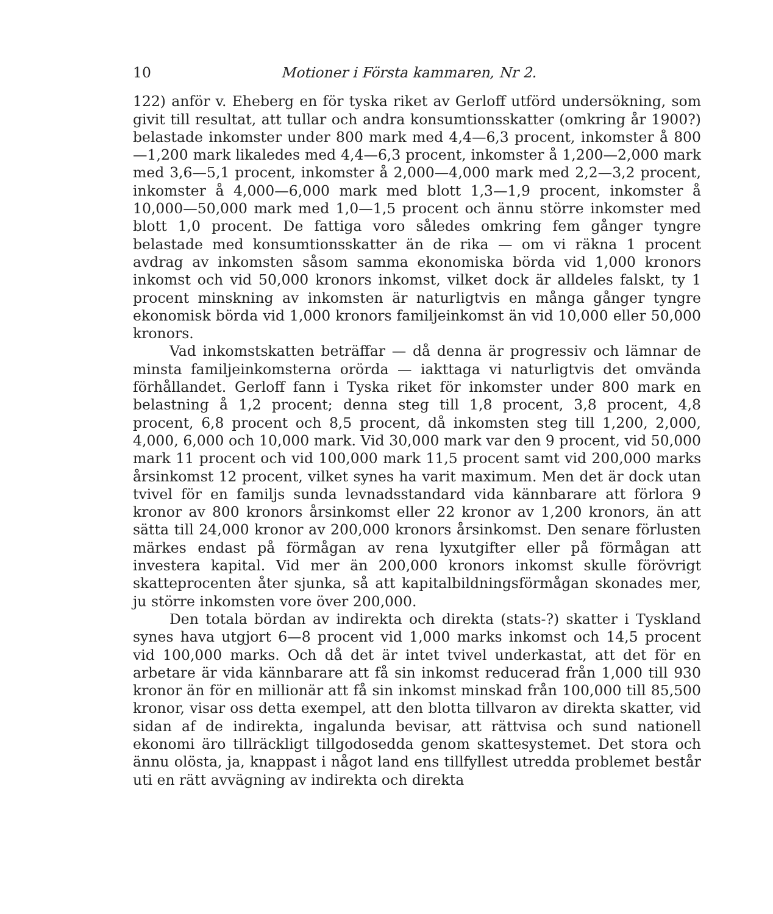10 Motioner i Första kammaren, Nr 2.
122) anför v. Eheberg en för tyska riket av Gerloff utförd undersökning, som givit till resultat, att tullar och andra konsumtionsskatter (omkring år 1900?) belastade inkomster under 800 mark med 4,4—6,3 procent, inkomster å 800—1,200 mark likaledes med 4,4—6,3 procent, inkomster å 1,200—2,000 mark med 3,6—5,1 procent, inkomster å 2,000—4,000 mark med 2,2—3,2 procent, inkomster å 4,000—6,000 mark med blott 1,3—1,9 procent, inkomster å 10,000—50,000 mark med 1,0—1,5 procent och ännu större inkomster med blott 1,0 procent. De fattiga voro således omkring fem gånger tyngre belastade med konsumtionsskatter än de rika — om vi räkna 1 procent avdrag av inkomsten såsom samma ekonomiska börda vid 1,000 kronors inkomst och vid 50,000 kronors inkomst, vilket dock är alldeles falskt, ty 1 procent minskning av inkomsten är naturligtvis en många gånger tyngre ekonomisk börda vid 1,000 kronors familjeinkomst än vid 10,000 eller 50,000 kronors.
Vad inkomstskatten beträffar — då denna är progressiv och lämnar de minsta familjeinkomsterna orörda — iakttaga vi naturligtvis det omvända förhållandet. Gerloff fann i Tyska riket för inkomster under 800 mark en belastning å 1,2 procent; denna steg till 1,8 procent, 3,8 procent, 4,8 procent, 6,8 procent och 8,5 procent, då inkomsten steg till 1,200, 2,000, 4,000, 6,000 och 10,000 mark. Vid 30,000 mark var den 9 procent, vid 50,000 mark 11 procent och vid 100,000 mark 11,5 procent samt vid 200,000 marks årsinkomst 12 procent, vilket synes ha varit maximum. Men det är dock utan tvivel för en familjs sunda levnadsstandard vida kännbarare att förlora 9 kronor av 800 kronors årsinkomst eller 22 kronor av 1,200 kronors, än att sätta till 24,000 kronor av 200,000 kronors årsinkomst. Den senare förlusten märkes endast på förmågan av rena lyxutgifter eller på förmågan att investera kapital. Vid mer än 200,000 kronors inkomst skulle förövrigt skatteprocenten åter sjunka, så att kapitalbildningsförmågan skonades mer, ju större inkomsten vore över 200,000.
Den totala bördan av indirekta och direkta (stats-?) skatter i Tyskland synes hava utgjort 6—8 procent vid 1,000 marks inkomst och 14,5 procent vid 100,000 marks. Och då det är intet tvivel underkastat, att det för en arbetare är vida kännbarare att få sin inkomst reducerad från 1,000 till 930 kronor än för en millionär att få sin inkomst minskad från 100,000 till 85,500 kronor, visar oss detta exempel, att den blotta tillvaron av direkta skatter, vid sidan af de indirekta, ingalunda bevisar, att rättvisa och sund nationell ekonomi äro tillräckligt tillgodosedda genom skattesystemet. Det stora och ännu olösta, ja, knappast i något land ens tillfyllest utredda problemet består uti en rätt avvägning av indirekta och direkta